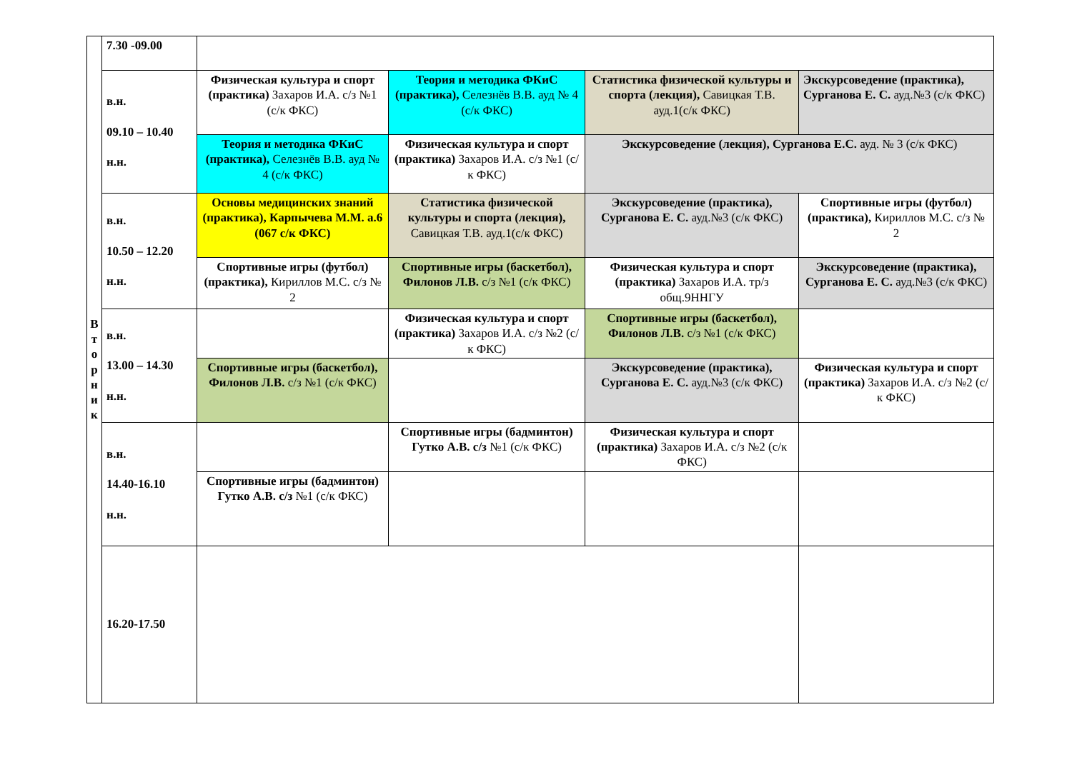| В т о р н и к | 7.30 -09.00 | | | | |
| | в.н. 09.10 – 10.40 н.н. | Физическая культура и спорт (практика) Захаров И.А. с/з №1 (с/к ФКС) | Теория и методика ФКиС (практика), Селезнёв В.В. ауд № 4 (с/к ФКС) | Статистика физической культуры и спорта (лекция), Савицкая Т.В. ауд.1(с/к ФКС) | Экскурсоведение (практика), Сурганова Е. С. ауд.№3 (с/к ФКС) |
| | | Теория и методика ФКиС (практика), Селезнёв В.В. ауд № 4 (с/к ФКС) | Физическая культура и спорт (практика) Захаров И.А. с/з №1 (с/к ФКС) | Экскурсоведение (лекция), Сурганова Е.С. ауд. № 3 (с/к ФКС) | |
| | в.н. 10.50 – 12.20 н.н. | Основы медицинских знаний (практика), Карпычева М.М. а.6 (067 с/к ФКС) | Статистика физической культуры и спорта (лекция), Савицкая Т.В. ауд.1(с/к ФКС) | Экскурсоведение (практика), Сурганова Е. С. ауд.№3 (с/к ФКС) | Спортивные игры (футбол) (практика), Кириллов М.С. с/з № 2 |
| | | Спортивные игры (футбол) (практика), Кириллов М.С. с/з № 2 | Спортивные игры (баскетбол), Филонов Л.В. с/з №1 (с/к ФКС) | Физическая культура и спорт (практика) Захаров И.А. тр/з общ.9ННГУ | Экскурсоведение (практика), Сурганова Е. С. ауд.№3 (с/к ФКС) |
| | в.н. 13.00 – 14.30 н.н. | | Физическая культура и спорт (практика) Захаров И.А. с/з №2 (с/к ФКС) | Спортивные игры (баскетбол), Филонов Л.В. с/з №1 (с/к ФКС) | |
| | | Спортивные игры (баскетбол), Филонов Л.В. с/з №1 (с/к ФКС) | | Экскурсоведение (практика), Сурганова Е. С. ауд.№3 (с/к ФКС) | Физическая культура и спорт (практика) Захаров И.А. с/з №2 (с/к ФКС) |
| | в.н. 14.40-16.10 н.н. | | Спортивные игры (бадминтон) Гутко А.В. с/з №1 (с/к ФКС) | Физическая культура и спорт (практика) Захаров И.А. с/з №2 (с/к ФКС) | |
| | | Спортивные игры (бадминтон) Гутко А.В. с/з №1 (с/к ФКС) | | | |
| | 16.20-17.50 | | | | |